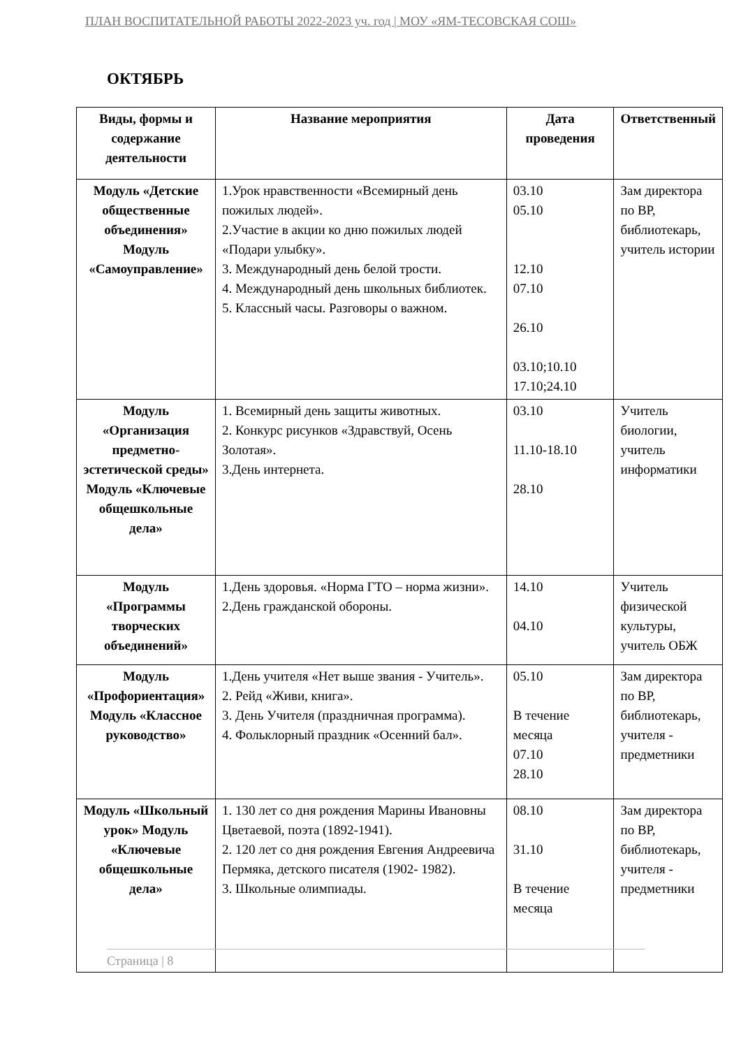ПЛАН ВОСПИТАТЕЛЬНОЙ РАБОТЫ 2022-2023 уч. год | МОУ «ЯМ-ТЕСОВСКАЯ СОШ»
ОКТЯБРЬ
| Виды, формы и содержание деятельности | Название мероприятия | Дата проведения | Ответственный |
| --- | --- | --- | --- |
| Модуль «Детские общественные объединения» Модуль «Самоуправление» | 1.Урок нравственности «Всемирный день пожилых людей». 2.Участие в акции ко дню пожилых людей «Подари улыбку». 3. Международный день белой трости. 4. Международный день школьных библиотек. 5. Классный часы. Разговоры о важном. | 03.10 05.10 12.10 07.10 26.10 03.10;10.10 17.10;24.10 | Зам директора по ВР, библиотекарь, учитель истории |
| Модуль «Организация предметно-эстетической среды» Модуль «Ключевые общешкольные дела» | 1. Всемирный день защиты животных. 2. Конкурс рисунков «Здравствуй, Осень Золотая». 3.День интернета. | 03.10 11.10-18.10 28.10 | Учитель биологии, учитель информатики |
| Модуль «Программы творческих объединений» | 1.День здоровья. «Норма ГТО – норма жизни». 2.День гражданской обороны. | 14.10 04.10 | Учитель физической культуры, учитель ОБЖ |
| Модуль «Профориентация» Модуль «Классное руководство» | 1.День учителя «Нет выше звания - Учитель». 2. Рейд «Живи, книга». 3. День Учителя (праздничная программа). 4. Фольклорный праздник «Осенний бал». | 05.10 В течение месяца 07.10 28.10 | Зам директора по ВР, библиотекарь, учителя - предметники |
| Модуль «Школьный урок» Модуль «Ключевые общешкольные дела» | 1. 130 лет со дня рождения Марины Ивановны Цветаевой, поэта (1892-1941). 2. 120 лет со дня рождения Евгения Андреевича Пермяка, детского писателя (1902- 1982). 3. Школьные олимпиады. | 08.10 31.10 В течение месяца | Зам директора по ВР, библиотекарь, учителя - предметники |
Страница | 8